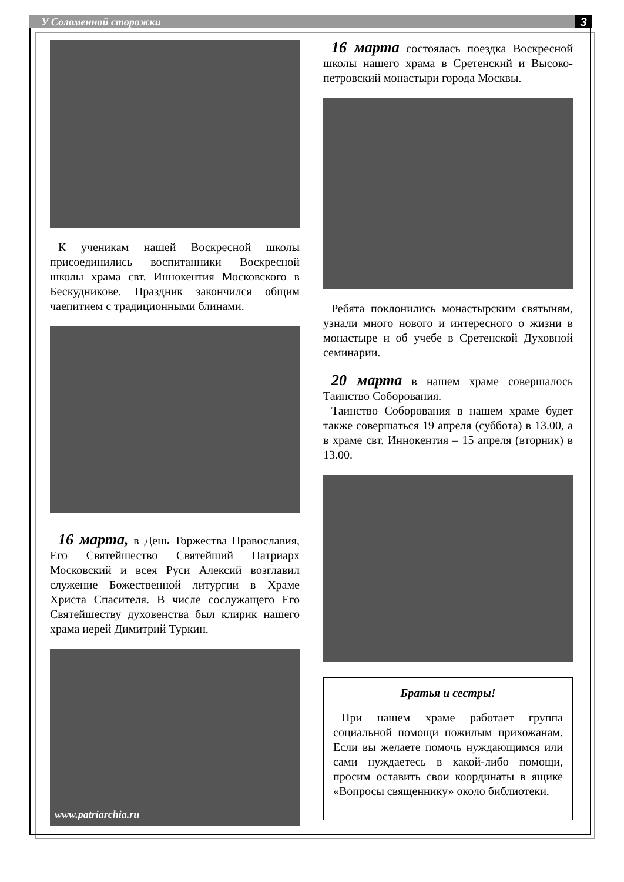У Соломенной сторожки 3
К ученикам нашей Воскресной школы присоединились воспитанники Воскресной школы храма свт. Иннокентия Московского в Бескудникове. Праздник закончился общим чаепитием с традиционными блинами.
16 марта, в День Торжества Православия, Его Святейшество Святейший Патриарх Московский и всея Руси Алексий возглавил служение Божественной литургии в Храме Христа Спасителя. В числе сослужащего Его Святейшеству духовенства был клирик нашего храма иерей Димитрий Туркин.
www.patriarchia.ru
16 марта состоялась поездка Воскресной школы нашего храма в Сретенский и Высоко-петровский монастыри города Москвы.
Ребята поклонились монастырским святыням, узнали много нового и интересного о жизни в монастыре и об учебе в Сретенской Духовной семинарии.
20 марта в нашем храме совершалось Таинство Соборования.
Таинство Соборования в нашем храме будет также совершаться 19 апреля (суббота) в 13.00, а в храме свт. Иннокентия – 15 апреля (вторник) в 13.00.
Братья и сестры!
При нашем храме работает группа социальной помощи пожилым прихожанам. Если вы желаете помочь нуждающимся или сами нуждаетесь в какой-либо помощи, просим оставить свои координаты в ящике «Вопросы священнику» около библиотеки.